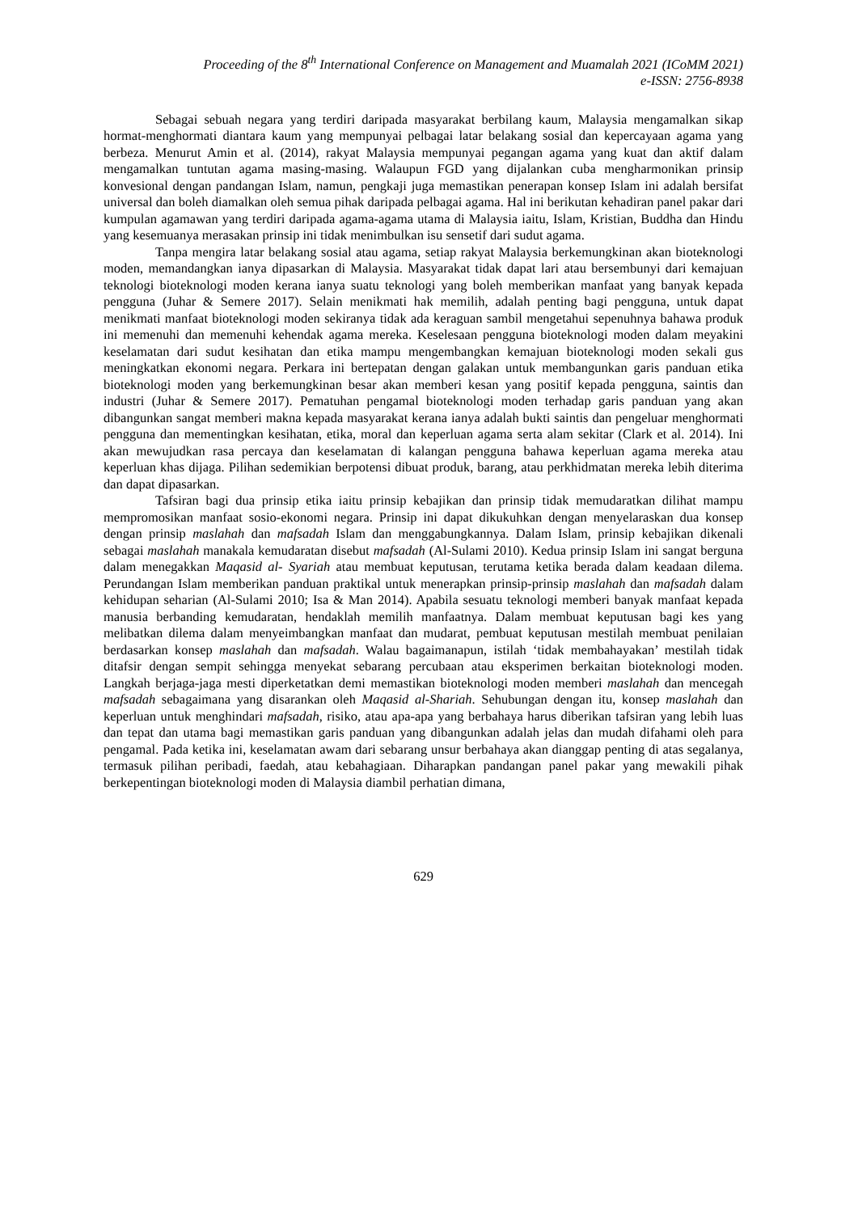Proceeding of the 8<sup>th</sup> International Conference on Management and Muamalah 2021 (ICoMM 2021)
e-ISSN: 2756-8938
Sebagai sebuah negara yang terdiri daripada masyarakat berbilang kaum, Malaysia mengamalkan sikap hormat-menghormati diantara kaum yang mempunyai pelbagai latar belakang sosial dan kepercayaan agama yang berbeza. Menurut Amin et al. (2014), rakyat Malaysia mempunyai pegangan agama yang kuat dan aktif dalam mengamalkan tuntutan agama masing-masing. Walaupun FGD yang dijalankan cuba mengharmonikan prinsip konvesional dengan pandangan Islam, namun, pengkaji juga memastikan penerapan konsep Islam ini adalah bersifat universal dan boleh diamalkan oleh semua pihak daripada pelbagai agama. Hal ini berikutan kehadiran panel pakar dari kumpulan agamawan yang terdiri daripada agama-agama utama di Malaysia iaitu, Islam, Kristian, Buddha dan Hindu yang kesemuanya merasakan prinsip ini tidak menimbulkan isu sensetif dari sudut agama.
Tanpa mengira latar belakang sosial atau agama, setiap rakyat Malaysia berkemungkinan akan bioteknologi moden, memandangkan ianya dipasarkan di Malaysia. Masyarakat tidak dapat lari atau bersembunyi dari kemajuan teknologi bioteknologi moden kerana ianya suatu teknologi yang boleh memberikan manfaat yang banyak kepada pengguna (Juhar & Semere 2017). Selain menikmati hak memilih, adalah penting bagi pengguna, untuk dapat menikmati manfaat bioteknologi moden sekiranya tidak ada keraguan sambil mengetahui sepenuhnya bahawa produk ini memenuhi dan memenuhi kehendak agama mereka. Keselesaan pengguna bioteknologi moden dalam meyakini keselamatan dari sudut kesihatan dan etika mampu mengembangkan kemajuan bioteknologi moden sekali gus meningkatkan ekonomi negara. Perkara ini bertepatan dengan galakan untuk membangunkan garis panduan etika bioteknologi moden yang berkemungkinan besar akan memberi kesan yang positif kepada pengguna, saintis dan industri (Juhar & Semere 2017). Pematuhan pengamal bioteknologi moden terhadap garis panduan yang akan dibangunkan sangat memberi makna kepada masyarakat kerana ianya adalah bukti saintis dan pengeluar menghormati pengguna dan mementingkan kesihatan, etika, moral dan keperluan agama serta alam sekitar (Clark et al. 2014). Ini akan mewujudkan rasa percaya dan keselamatan di kalangan pengguna bahawa keperluan agama mereka atau keperluan khas dijaga. Pilihan sedemikian berpotensi dibuat produk, barang, atau perkhidmatan mereka lebih diterima dan dapat dipasarkan.
Tafsiran bagi dua prinsip etika iaitu prinsip kebajikan dan prinsip tidak memudaratkan dilihat mampu mempromosikan manfaat sosio-ekonomi negara. Prinsip ini dapat dikukuhkan dengan menyelaraskan dua konsep dengan prinsip maslahah dan mafsadah Islam dan menggabungkannya. Dalam Islam, prinsip kebajikan dikenali sebagai maslahah manakala kemudaratan disebut mafsadah (Al-Sulami 2010). Kedua prinsip Islam ini sangat berguna dalam menegakkan Maqasid al- Syariah atau membuat keputusan, terutama ketika berada dalam keadaan dilema. Perundangan Islam memberikan panduan praktikal untuk menerapkan prinsip-prinsip maslahah dan mafsadah dalam kehidupan seharian (Al-Sulami 2010; Isa & Man 2014). Apabila sesuatu teknologi memberi banyak manfaat kepada manusia berbanding kemudaratan, hendaklah memilih manfaatnya. Dalam membuat keputusan bagi kes yang melibatkan dilema dalam menyeimbangkan manfaat dan mudarat, pembuat keputusan mestilah membuat penilaian berdasarkan konsep maslahah dan mafsadah. Walau bagaimanapun, istilah ‘tidak membahayakan’ mestilah tidak ditafsir dengan sempit sehingga menyekat sebarang percubaan atau eksperimen berkaitan bioteknologi moden. Langkah berjaga-jaga mesti diperketatkan demi memastikan bioteknologi moden memberi maslahah dan mencegah mafsadah sebagaimana yang disarankan oleh Maqasid al-Shariah. Sehubungan dengan itu, konsep maslahah dan keperluan untuk menghindari mafsadah, risiko, atau apa-apa yang berbahaya harus diberikan tafsiran yang lebih luas dan tepat dan utama bagi memastikan garis panduan yang dibangunkan adalah jelas dan mudah difahami oleh para pengamal. Pada ketika ini, keselamatan awam dari sebarang unsur berbahaya akan dianggap penting di atas segalanya, termasuk pilihan peribadi, faedah, atau kebahagiaan. Diharapkan pandangan panel pakar yang mewakili pihak berkepentingan bioteknologi moden di Malaysia diambil perhatian dimana,
629